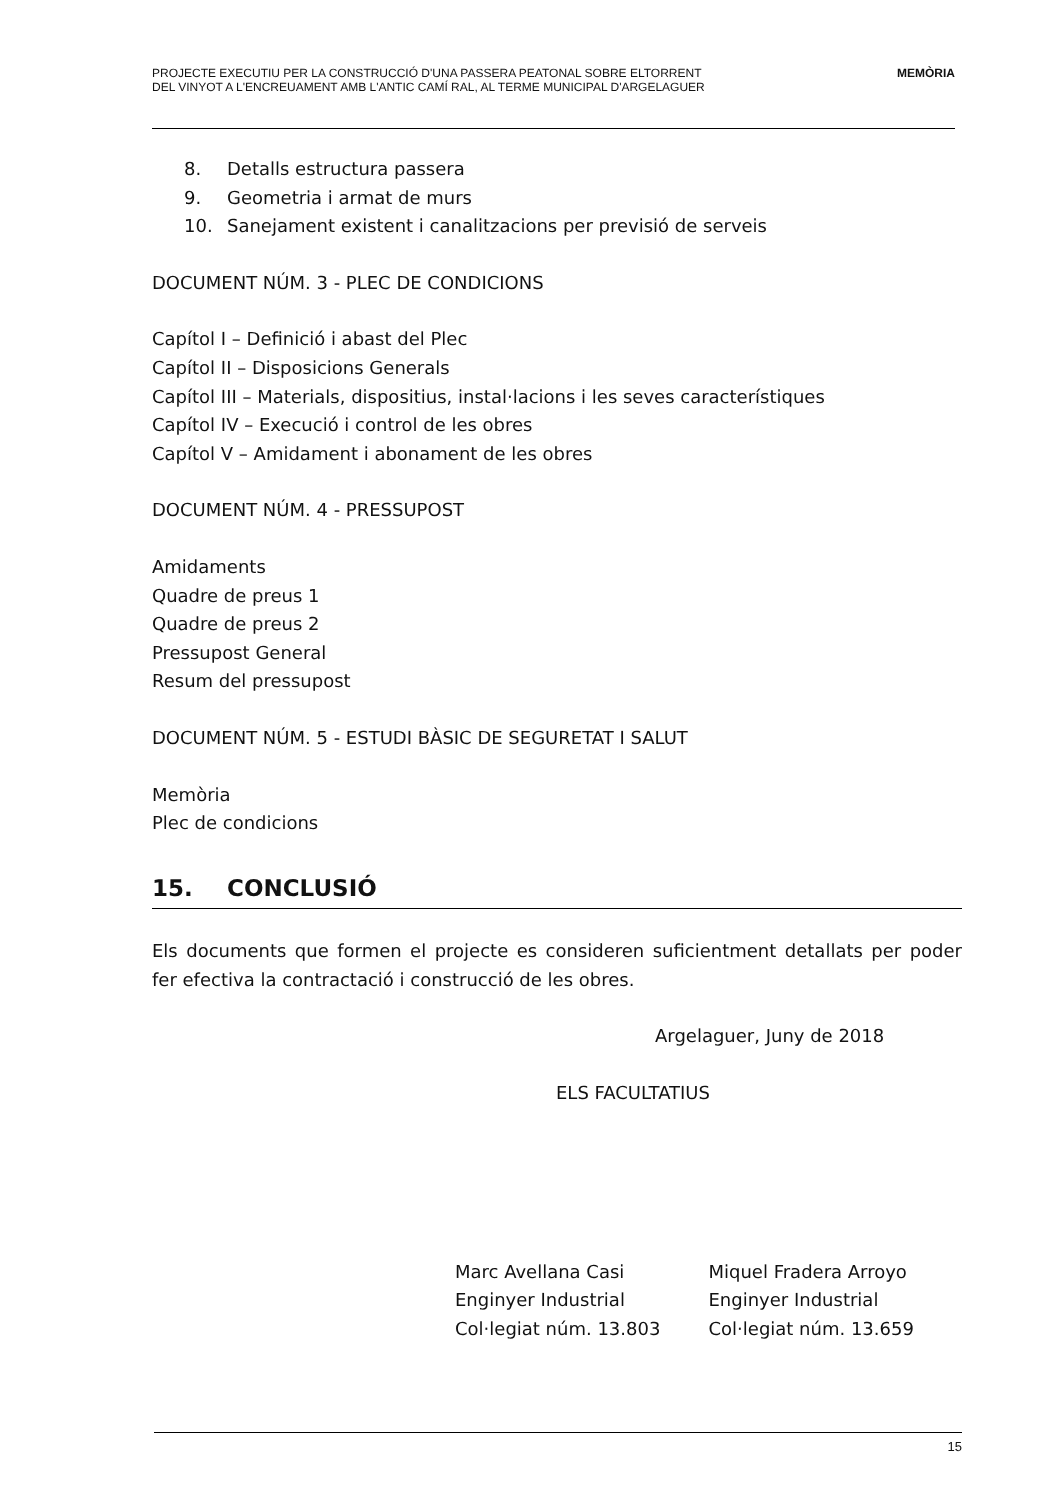PROJECTE EXECUTIU PER LA CONSTRUCCIÓ D'UNA PASSERA PEATONAL SOBRE ELTORRENT
DEL VINYOT A L'ENCREUAMENT AMB L'ANTIC CAMÍ RAL, AL TERME MUNICIPAL D'ARGELAGUER
MEMÒRIA
8. Detalls estructura passera
9. Geometria i armat de murs
10. Sanejament existent i canalitzacions per previsió de serveis
DOCUMENT NÚM. 3 - PLEC DE CONDICIONS
Capítol I – Definició i abast del Plec
Capítol II – Disposicions Generals
Capítol III – Materials, dispositius, instal·lacions i les seves característiques
Capítol IV – Execució i control de les obres
Capítol V – Amidament i abonament de les obres
DOCUMENT NÚM. 4 - PRESSUPOST
Amidaments
Quadre de preus 1
Quadre de preus 2
Pressupost General
Resum del pressupost
DOCUMENT NÚM. 5 - ESTUDI BÀSIC DE SEGURETAT I SALUT
Memòria
Plec de condicions
15. CONCLUSIÓ
Els documents que formen el projecte es consideren suficientment detallats per poder fer efectiva la contractació i construcció de les obres.
Argelaguer, Juny de 2018
ELS FACULTATIUS
Marc Avellana Casi
Enginyer Industrial
Col·legiat núm. 13.803
Miquel Fradera Arroyo
Enginyer Industrial
Col·legiat núm. 13.659
15